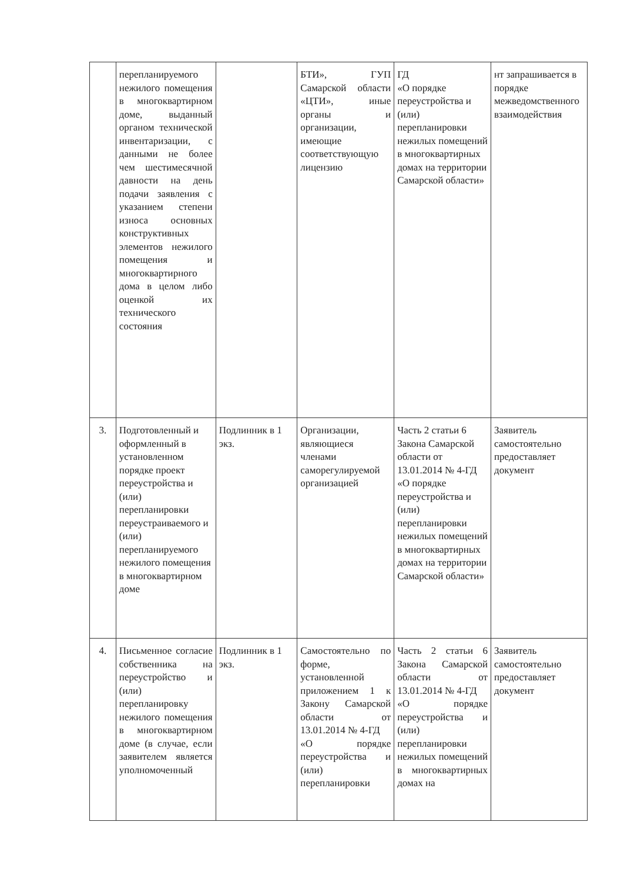| | перепланируемого нежилого помещения в многоквартирном доме, выданный органом технической инвентаризации, с данными не более чем шестимесячной давности на день подачи заявления с указанием степени износа основных конструктивных элементов нежилого помещения и многоквартирного дома в целом либо оценкой их технического состояния | | БТИ», ГУП Самарской области «ЦТИ», иные органы и организации, имеющие соответствующую лицензию | ГД «О порядке переустройства и (или) перепланировки нежилых помещений в многоквартирных домах на территории Самарской области» | нт запрашивается в порядке межведомственного взаимодействия |
| 3. | Подготовленный и оформленный в установленном порядке проект переустройства и (или) перепланировки переустраиваемого и (или) перепланируемого нежилого помещения в многоквартирном доме | Подлинник в 1 экз. | Организации, являющиеся членами саморегулируемой организацией | Часть 2 статьи 6 Закона Самарской области от 13.01.2014 № 4-ГД «О порядке переустройства и (или) перепланировки нежилых помещений в многоквартирных домах на территории Самарской области» | Заявитель самостоятельно предоставляет документ |
| 4. | Письменное согласие собственника на переустройство и (или) перепланировку нежилого помещения в многоквартирном доме (в случае, если заявителем является уполномоченный | Подлинник в 1 экз. | Самостоятельно по форме, установленной приложением 1 к Закону Самарской области от 13.01.2014 № 4-ГД «О порядке переустройства и (или) перепланировки | Часть 2 статьи 6 Закона Самарской области от 13.01.2014 № 4-ГД «О порядке переустройства и (или) перепланировки нежилых помещений в многоквартирных домах на | Заявитель самостоятельно предоставляет документ |